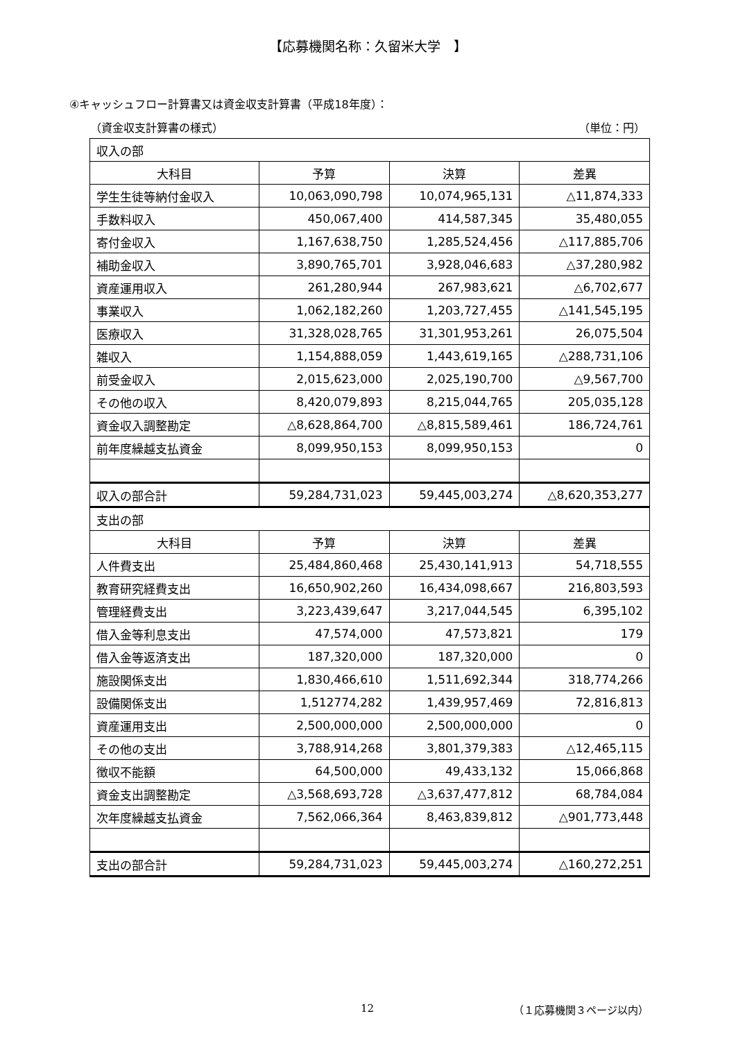【応募機関名称：久留米大学　】
④キャッシュフロー計算書又は資金収支計算書（平成18年度）：
（資金収支計算書の様式） （単位：円）
| 収入の部 | | | |
| 大科目 | 予算 | 決算 | 差異 |
| 学生生徒等納付金収入 | 10,063,090,798 | 10,074,965,131 | △11,874,333 |
| 手数料収入 | 450,067,400 | 414,587,345 | 35,480,055 |
| 寄付金収入 | 1,167,638,750 | 1,285,524,456 | △117,885,706 |
| 補助金収入 | 3,890,765,701 | 3,928,046,683 | △37,280,982 |
| 資産運用収入 | 261,280,944 | 267,983,621 | △6,702,677 |
| 事業収入 | 1,062,182,260 | 1,203,727,455 | △141,545,195 |
| 医療収入 | 31,328,028,765 | 31,301,953,261 | 26,075,504 |
| 雑収入 | 1,154,888,059 | 1,443,619,165 | △288,731,106 |
| 前受金収入 | 2,015,623,000 | 2,025,190,700 | △9,567,700 |
| その他の収入 | 8,420,079,893 | 8,215,044,765 | 205,035,128 |
| 資金収入調整勘定 | △8,628,864,700 | △8,815,589,461 | 186,724,761 |
| 前年度繰越支払資金 | 8,099,950,153 | 8,099,950,153 | 0 |
| 収入の部合計 | 59,284,731,023 | 59,445,003,274 | △8,620,353,277 |
| 支出の部 | | | |
| 大科目 | 予算 | 決算 | 差異 |
| 人件費支出 | 25,484,860,468 | 25,430,141,913 | 54,718,555 |
| 教育研究経費支出 | 16,650,902,260 | 16,434,098,667 | 216,803,593 |
| 管理経費支出 | 3,223,439,647 | 3,217,044,545 | 6,395,102 |
| 借入金等利息支出 | 47,574,000 | 47,573,821 | 179 |
| 借入金等返済支出 | 187,320,000 | 187,320,000 | 0 |
| 施設関係支出 | 1,830,466,610 | 1,511,692,344 | 318,774,266 |
| 設備関係支出 | 1,512774,282 | 1,439,957,469 | 72,816,813 |
| 資産運用支出 | 2,500,000,000 | 2,500,000,000 | 0 |
| その他の支出 | 3,788,914,268 | 3,801,379,383 | △12,465,115 |
| 徴収不能額 | 64,500,000 | 49,433,132 | 15,066,868 |
| 資金支出調整勘定 | △3,568,693,728 | △3,637,477,812 | 68,784,084 |
| 次年度繰越支払資金 | 7,562,066,364 | 8,463,839,812 | △901,773,448 |
| 支出の部合計 | 59,284,731,023 | 59,445,003,274 | △160,272,251 |
12 （１応募機関３ページ以内）